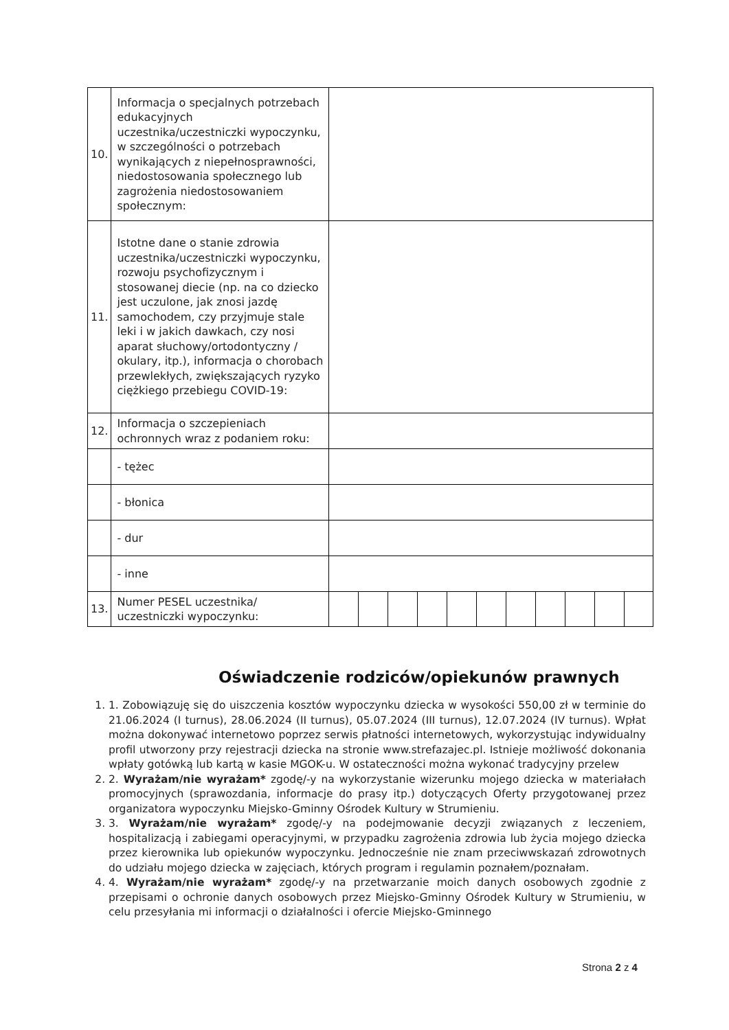| 10. | Informacja o specjalnych potrzebach edukacyjnych uczestnika/uczestniczki wypoczynku, w szczególności o potrzebach wynikających z niepełnosprawności, niedostosowania społecznego lub zagrożenia niedostosowaniem społecznym: | |
| 11. | Istotne dane o stanie zdrowia uczestnika/uczestniczki wypoczynku, rozwoju psychofizycznym i stosowanej diecie (np. na co dziecko jest uczulone, jak znosi jazdę samochodem, czy przyjmuje stale leki i w jakich dawkach, czy nosi aparat słuchowy/ortodontyczny / okulary, itp.), informacja o chorobach przewlekłych, zwiększających ryzyko ciężkiego przebiegu COVID-19: | |
| 12. | Informacja o szczepieniach ochronnych wraz z podaniem roku: | |
| | - tężec | |
| | - błonica | |
| | - dur | |
| | - inne | |
| 13. | Numer PESEL uczestnika/ uczestniczki wypoczynku: | |
Oświadczenie rodziców/opiekunów prawnych
1. 1. Zobowiązuję się do uiszczenia kosztów wypoczynku dziecka w wysokości 550,00 zł w terminie do 21.06.2024 (I turnus), 28.06.2024 (II turnus), 05.07.2024 (III turnus), 12.07.2024 (IV turnus). Wpłat można dokonywać internetowo poprzez serwis płatności internetowych, wykorzystując indywidualny profil utworzony przy rejestracji dziecka na stronie www.strefazajec.pl. Istnieje możliwość dokonania wpłaty gotówką lub kartą w kasie MGOK-u. W ostateczności można wykonać tradycyjny przelew
2. 2. Wyrażam/nie wyrażam* zgodę/-y na wykorzystanie wizerunku mojego dziecka w materiałach promocyjnych (sprawozdania, informacje do prasy itp.) dotyczących Oferty przygotowanej przez organizatora wypoczynku Miejsko-Gminny Ośrodek Kultury w Strumieniu.
3. 3. Wyrażam/nie wyrażam* zgodę/-y na podejmowanie decyzji związanych z leczeniem, hospitalizacją i zabiegami operacyjnymi, w przypadku zagrożenia zdrowia lub życia mojego dziecka przez kierownika lub opiekunów wypoczynku. Jednocześnie nie znam przeciwwskazań zdrowotnych do udziału mojego dziecka w zajęciach, których program i regulamin poznałem/poznałam.
4. 4. Wyrażam/nie wyrażam* zgodę/-y na przetwarzanie moich danych osobowych zgodnie z przepisami o ochronie danych osobowych przez Miejsko-Gminny Ośrodek Kultury w Strumieniu, w celu przesyłania mi informacji o działalności i ofercie Miejsko-Gminnego
Strona 2 z 4